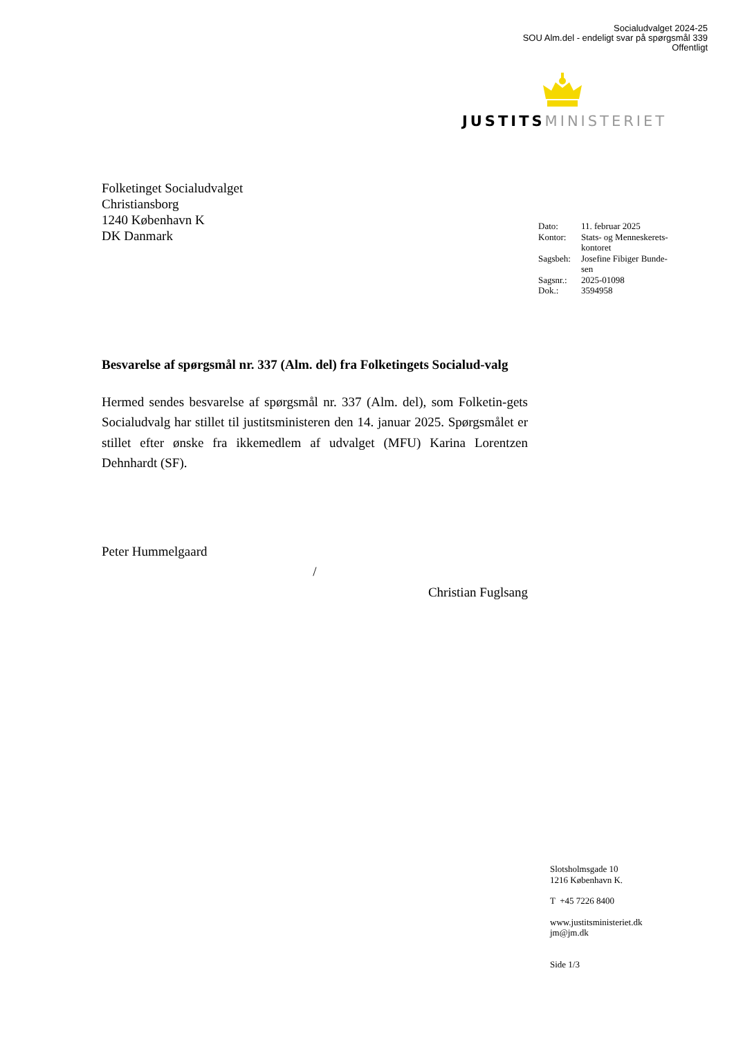Socialudvalget 2024-25
SOU Alm.del - endeligt svar på spørgsmål 339
Offentligt
JUSTITS MINISTERIET
Folketinget Socialudvalget
Christiansborg
1240 København K
DK Danmark
| Dato: | 11. februar 2025 |
| Kontor: | Stats- og Menneskerets- kontoret |
| Sagsbeh: | Josefine Fibiger Bunde- sen |
| Sagsnr.: | 2025-01098 |
| Dok.: | 3594958 |
Besvarelse af spørgsmål nr. 337 (Alm. del) fra Folketingets Socialud-valg
Hermed sendes besvarelse af spørgsmål nr. 337 (Alm. del), som Folketin-gets Socialudvalg har stillet til justitsministeren den 14. januar 2025. Spørgsmålet er stillet efter ønske fra ikkemedlem af udvalget (MFU) Karina Lorentzen Dehnhardt (SF).
Peter Hummelgaard
/
Christian Fuglsang
Slotsholmsgade 10
1216 København K.
T +45 7226 8400
www.justitsministeriet.dk
jm@jm.dk
Side 1/3